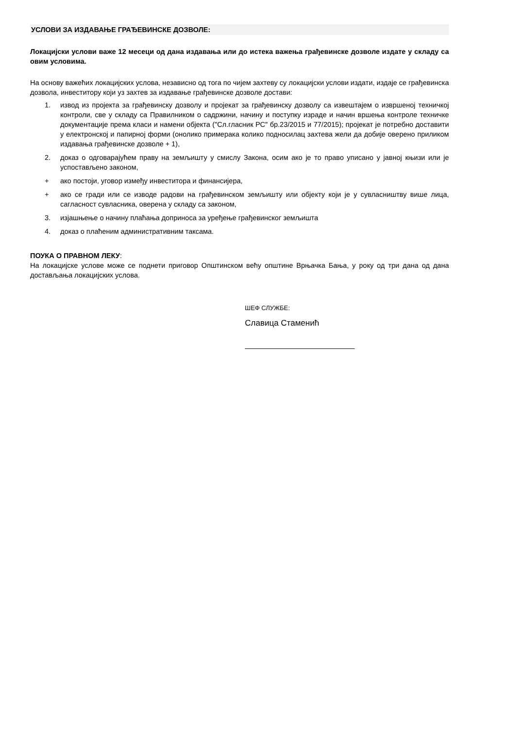УСЛОВИ ЗА ИЗДАВАЊЕ ГРАЂЕВИНСКЕ ДОЗВОЛЕ:
Локацијски услови важе 12 месеци од дана издавања или до истека важења грађевинске дозволе издате у складу са овим условима.
На основу важећих локацијских услова, независно од тога по чијем захтеву су локацијски услови издати, издаје се грађевинска дозвола, инвеститору који уз захтев за издавање грађевинске дозволе достави:
1. извод из пројекта за грађевинску дозволу и пројекат за грађевинску дозволу са извештајем о извршеној техничкој контроли, све у складу са Правилником о садржини, начину и поступку израде и начин вршења контроле техничке документације према класи и намени објекта ("Сл.гласник РС" бр.23/2015 и 77/2015); пројекат је потребно доставити у електронској и папирној форми (онолико примерака колико подносилац захтева жели да добије оверено приликом издавања грађевинске дозволе + 1),
2. доказ о одговарајућем праву на земљишту у смислу Закона, осим ако је то право уписано у јавној књизи или је успостављено законом,
+ ако постоји, уговор између инвеститора и финансијера,
+ ако се гради или се изводе радови на грађевинском земљишту или објекту који је у сувласништву више лица, сагласност сувласника, оверена у складу са законом,
3. изјашњење о начину плаћања доприноса за уређење грађевинског земљишта
4. доказ о плаћеним административним таксама.
ПОУКА О ПРАВНОМ ЛЕКУ:
На локацијске услове може се поднети приговор Општинском већу општине Врњачка Бања, у року од три дана од дана достављања локацијских услова.
ШЕФ СЛУЖБЕ:
Славица Стаменић